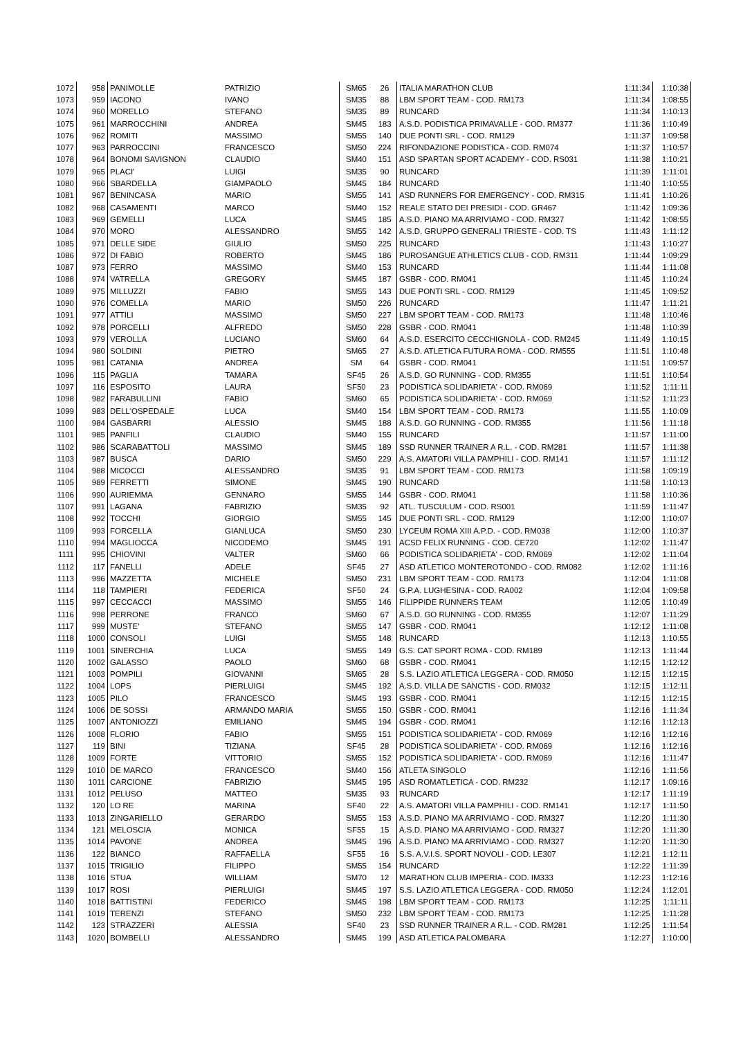| 1072 | 958 | PANIMOLLE | PATRIZIO | SM65 | 26 | ITALIA MARATHON CLUB | 1:11:34 | 1:10:38 |
| 1073 | 959 | IACONO | IVANO | SM35 | 88 | LBM SPORT TEAM - COD. RM173 | 1:11:34 | 1:08:55 |
| 1074 | 960 | MORELLO | STEFANO | SM35 | 89 | RUNCARD | 1:11:34 | 1:10:13 |
| 1075 | 961 | MARROCCHINI | ANDREA | SM45 | 183 | A.S.D. PODISTICA PRIMAVALLE - COD. RM377 | 1:11:36 | 1:10:49 |
| 1076 | 962 | ROMITI | MASSIMO | SM55 | 140 | DUE PONTI SRL - COD. RM129 | 1:11:37 | 1:09:58 |
| 1077 | 963 | PARROCCINI | FRANCESCO | SM50 | 224 | RIFONDAZIONE PODISTICA - COD. RM074 | 1:11:37 | 1:10:57 |
| 1078 | 964 | BONOMI SAVIGNON | CLAUDIO | SM40 | 151 | ASD SPARTAN SPORT ACADEMY - COD. RS031 | 1:11:38 | 1:10:21 |
| 1079 | 965 | PLACI' | LUIGI | SM35 | 90 | RUNCARD | 1:11:39 | 1:11:01 |
| 1080 | 966 | SBARDELLA | GIAMPAOLO | SM45 | 184 | RUNCARD | 1:11:40 | 1:10:55 |
| 1081 | 967 | BENINCASA | MARIO | SM55 | 141 | ASD RUNNERS FOR EMERGENCY - COD. RM315 | 1:11:41 | 1:10:26 |
| 1082 | 968 | CASAMENTI | MARCO | SM40 | 152 | REALE STATO DEI PRESIDI - COD. GR467 | 1:11:42 | 1:09:36 |
| 1083 | 969 | GEMELLI | LUCA | SM45 | 185 | A.S.D. PIANO MA ARRIVIAMO - COD. RM327 | 1:11:42 | 1:08:55 |
| 1084 | 970 | MORO | ALESSANDRO | SM55 | 142 | A.S.D. GRUPPO GENERALI TRIESTE - COD. TS | 1:11:43 | 1:11:12 |
| 1085 | 971 | DELLE SIDE | GIULIO | SM50 | 225 | RUNCARD | 1:11:43 | 1:10:27 |
| 1086 | 972 | DI FABIO | ROBERTO | SM45 | 186 | PUROSANGUE ATHLETICS CLUB - COD. RM311 | 1:11:44 | 1:09:29 |
| 1087 | 973 | FERRO | MASSIMO | SM40 | 153 | RUNCARD | 1:11:44 | 1:11:08 |
| 1088 | 974 | VATRELLA | GREGORY | SM45 | 187 | GSBR - COD. RM041 | 1:11:45 | 1:10:24 |
| 1089 | 975 | MILLUZZI | FABIO | SM55 | 143 | DUE PONTI SRL - COD. RM129 | 1:11:45 | 1:09:52 |
| 1090 | 976 | COMELLA | MARIO | SM50 | 226 | RUNCARD | 1:11:47 | 1:11:21 |
| 1091 | 977 | ATTILI | MASSIMO | SM50 | 227 | LBM SPORT TEAM - COD. RM173 | 1:11:48 | 1:10:46 |
| 1092 | 978 | PORCELLI | ALFREDO | SM50 | 228 | GSBR - COD. RM041 | 1:11:48 | 1:10:39 |
| 1093 | 979 | VEROLLA | LUCIANO | SM60 | 64 | A.S.D. ESERCITO CECCHIGNOLA - COD. RM245 | 1:11:49 | 1:10:15 |
| 1094 | 980 | SOLDINI | PIETRO | SM65 | 27 | A.S.D. ATLETICA FUTURA ROMA - COD. RM555 | 1:11:51 | 1:10:48 |
| 1095 | 981 | CATANIA | ANDREA | SM | 64 | GSBR - COD. RM041 | 1:11:51 | 1:09:57 |
| 1096 | 115 | PAGLIA | TAMARA | SF45 | 26 | A.S.D. GO RUNNING - COD. RM355 | 1:11:51 | 1:10:54 |
| 1097 | 116 | ESPOSITO | LAURA | SF50 | 23 | PODISTICA SOLIDARIETA' - COD. RM069 | 1:11:52 | 1:11:11 |
| 1098 | 982 | FARABULLINI | FABIO | SM60 | 65 | PODISTICA SOLIDARIETA' - COD. RM069 | 1:11:52 | 1:11:23 |
| 1099 | 983 | DELL'OSPEDALE | LUCA | SM40 | 154 | LBM SPORT TEAM - COD. RM173 | 1:11:55 | 1:10:09 |
| 1100 | 984 | GASBARRI | ALESSIO | SM45 | 188 | A.S.D. GO RUNNING - COD. RM355 | 1:11:56 | 1:11:18 |
| 1101 | 985 | PANFILI | CLAUDIO | SM40 | 155 | RUNCARD | 1:11:57 | 1:11:00 |
| 1102 | 986 | SCARABATTOLI | MASSIMO | SM45 | 189 | SSD RUNNER TRAINER A R.L. - COD. RM281 | 1:11:57 | 1:11:38 |
| 1103 | 987 | BUSCA | DARIO | SM50 | 229 | A.S. AMATORI VILLA PAMPHILI - COD. RM141 | 1:11:57 | 1:11:12 |
| 1104 | 988 | MICOCCI | ALESSANDRO | SM35 | 91 | LBM SPORT TEAM - COD. RM173 | 1:11:58 | 1:09:19 |
| 1105 | 989 | FERRETTI | SIMONE | SM45 | 190 | RUNCARD | 1:11:58 | 1:10:13 |
| 1106 | 990 | AURIEMMA | GENNARO | SM55 | 144 | GSBR - COD. RM041 | 1:11:58 | 1:10:36 |
| 1107 | 991 | LAGANA | FABRIZIO | SM35 | 92 | ATL. TUSCULUM - COD. RS001 | 1:11:59 | 1:11:47 |
| 1108 | 992 | TOCCHI | GIORGIO | SM55 | 145 | DUE PONTI SRL - COD. RM129 | 1:12:00 | 1:10:07 |
| 1109 | 993 | FORCELLA | GIANLUCA | SM50 | 230 | LYCEUM ROMA XIII A.P.D. - COD. RM038 | 1:12:00 | 1:10:37 |
| 1110 | 994 | MAGLIOCCA | NICODEMO | SM45 | 191 | ACSD FELIX RUNNING - COD. CE720 | 1:12:02 | 1:11:47 |
| 1111 | 995 | CHIOVINI | VALTER | SM60 | 66 | PODISTICA SOLIDARIETA' - COD. RM069 | 1:12:02 | 1:11:04 |
| 1112 | 117 | FANELLI | ADELE | SF45 | 27 | ASD ATLETICO MONTEROTONDO - COD. RM082 | 1:12:02 | 1:11:16 |
| 1113 | 996 | MAZZETTA | MICHELE | SM50 | 231 | LBM SPORT TEAM - COD. RM173 | 1:12:04 | 1:11:08 |
| 1114 | 118 | TAMPIERI | FEDERICA | SF50 | 24 | G.P.A. LUGHESINA - COD. RA002 | 1:12:04 | 1:09:58 |
| 1115 | 997 | CECCACCI | MASSIMO | SM55 | 146 | FILIPPIDE RUNNERS TEAM | 1:12:05 | 1:10:49 |
| 1116 | 998 | PERRONE | FRANCO | SM60 | 67 | A.S.D. GO RUNNING - COD. RM355 | 1:12:07 | 1:11:29 |
| 1117 | 999 | MUSTE' | STEFANO | SM55 | 147 | GSBR - COD. RM041 | 1:12:12 | 1:11:08 |
| 1118 | 1000 | CONSOLI | LUIGI | SM55 | 148 | RUNCARD | 1:12:13 | 1:10:55 |
| 1119 | 1001 | SINERCHIA | LUCA | SM55 | 149 | G.S. CAT SPORT ROMA - COD. RM189 | 1:12:13 | 1:11:44 |
| 1120 | 1002 | GALASSO | PAOLO | SM60 | 68 | GSBR - COD. RM041 | 1:12:15 | 1:12:12 |
| 1121 | 1003 | POMPILI | GIOVANNI | SM65 | 28 | S.S. LAZIO ATLETICA LEGGERA - COD. RM050 | 1:12:15 | 1:12:15 |
| 1122 | 1004 | LOPS | PIERLUIGI | SM45 | 192 | A.S.D. VILLA DE SANCTIS - COD. RM032 | 1:12:15 | 1:12:11 |
| 1123 | 1005 | PILO | FRANCESCO | SM45 | 193 | GSBR - COD. RM041 | 1:12:15 | 1:12:15 |
| 1124 | 1006 | DE SOSSI | ARMANDO MARIA | SM55 | 150 | GSBR - COD. RM041 | 1:12:16 | 1:11:34 |
| 1125 | 1007 | ANTONIOZZI | EMILIANO | SM45 | 194 | GSBR - COD. RM041 | 1:12:16 | 1:12:13 |
| 1126 | 1008 | FLORIO | FABIO | SM55 | 151 | PODISTICA SOLIDARIETA' - COD. RM069 | 1:12:16 | 1:12:16 |
| 1127 | 119 | BINI | TIZIANA | SF45 | 28 | PODISTICA SOLIDARIETA' - COD. RM069 | 1:12:16 | 1:12:16 |
| 1128 | 1009 | FORTE | VITTORIO | SM55 | 152 | PODISTICA SOLIDARIETA' - COD. RM069 | 1:12:16 | 1:11:47 |
| 1129 | 1010 | DE MARCO | FRANCESCO | SM40 | 156 | ATLETA SINGOLO | 1:12:16 | 1:11:56 |
| 1130 | 1011 | CARCIONE | FABRIZIO | SM45 | 195 | ASD ROMATLETICA - COD. RM232 | 1:12:17 | 1:09:16 |
| 1131 | 1012 | PELUSO | MATTEO | SM35 | 93 | RUNCARD | 1:12:17 | 1:11:19 |
| 1132 | 120 | LO RE | MARINA | SF40 | 22 | A.S. AMATORI VILLA PAMPHILI - COD. RM141 | 1:12:17 | 1:11:50 |
| 1133 | 1013 | ZINGARIELLO | GERARDO | SM55 | 153 | A.S.D. PIANO MA ARRIVIAMO - COD. RM327 | 1:12:20 | 1:11:30 |
| 1134 | 121 | MELOSCIA | MONICA | SF55 | 15 | A.S.D. PIANO MA ARRIVIAMO - COD. RM327 | 1:12:20 | 1:11:30 |
| 1135 | 1014 | PAVONE | ANDREA | SM45 | 196 | A.S.D. PIANO MA ARRIVIAMO - COD. RM327 | 1:12:20 | 1:11:30 |
| 1136 | 122 | BIANCO | RAFFAELLA | SF55 | 16 | S.S. A.V.I.S. SPORT NOVOLI - COD. LE307 | 1:12:21 | 1:12:11 |
| 1137 | 1015 | TRIGILIO | FILIPPO | SM55 | 154 | RUNCARD | 1:12:22 | 1:11:39 |
| 1138 | 1016 | STUA | WILLIAM | SM70 | 12 | MARATHON CLUB IMPERIA - COD. IM333 | 1:12:23 | 1:12:16 |
| 1139 | 1017 | ROSI | PIERLUIGI | SM45 | 197 | S.S. LAZIO ATLETICA LEGGERA - COD. RM050 | 1:12:24 | 1:12:01 |
| 1140 | 1018 | BATTISTINI | FEDERICO | SM45 | 198 | LBM SPORT TEAM - COD. RM173 | 1:12:25 | 1:11:11 |
| 1141 | 1019 | TERENZI | STEFANO | SM50 | 232 | LBM SPORT TEAM - COD. RM173 | 1:12:25 | 1:11:28 |
| 1142 | 123 | STRAZZERI | ALESSIA | SF40 | 23 | SSD RUNNER TRAINER A R.L. - COD. RM281 | 1:12:25 | 1:11:54 |
| 1143 | 1020 | BOMBELLI | ALESSANDRO | SM45 | 199 | ASD ATLETICA PALOMBARA | 1:12:27 | 1:10:00 |